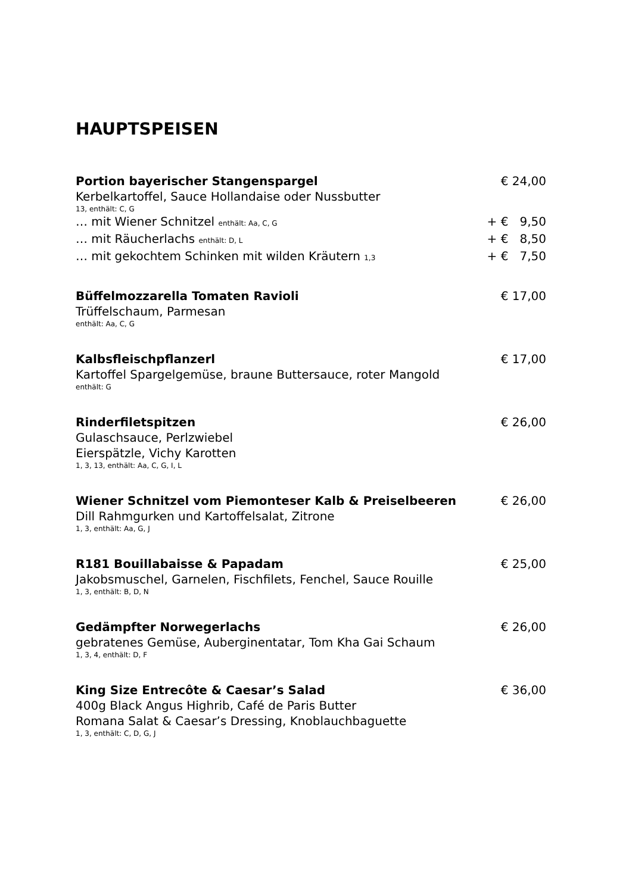HAUPTSPEISEN
Portion bayerischer Stangenspargel € 24,00
Kerbelkartoffel, Sauce Hollandaise oder Nussbutter
13, enthält: C, G
… mit Wiener Schnitzel enthält: Aa, C, G + € 9,50
… mit Räucherlachs enthält: D, L + € 8,50
… mit gekochtem Schinken mit wilden Kräutern 1,3 + € 7,50
Büffelmozzarella Tomaten Ravioli € 17,00
Trüffelschaum, Parmesan
enthält: Aa, C, G
Kalbsfleischpflanzerl € 17,00
Kartoffel Spargelgemüse, braune Buttersauce, roter Mangold
enthält: G
Rinderfiletspitzen € 26,00
Gulaschsauce, Perlzwiebel
Eierspätzle, Vichy Karotten
1, 3, 13, enthält: Aa, C, G, I, L
Wiener Schnitzel vom Piemonteser Kalb & Preiselbeeren € 26,00
Dill Rahmgurken und Kartoffelsalat, Zitrone
1, 3, enthält: Aa, G, J
R181 Bouillabaisse & Papadam € 25,00
Jakobsmuschel, Garnelen, Fischfilets, Fenchel, Sauce Rouille
1, 3, enthält: B, D, N
Gedämpfter Norwegerlachs € 26,00
gebratenes Gemüse, Auberginentatar, Tom Kha Gai Schaum
1, 3, 4, enthält: D, F
King Size Entrecôte & Caesar’s Salad € 36,00
400g Black Angus Highrib, Café de Paris Butter
Romana Salat & Caesar’s Dressing, Knoblauchbaguette
1, 3, enthält: C, D, G, J